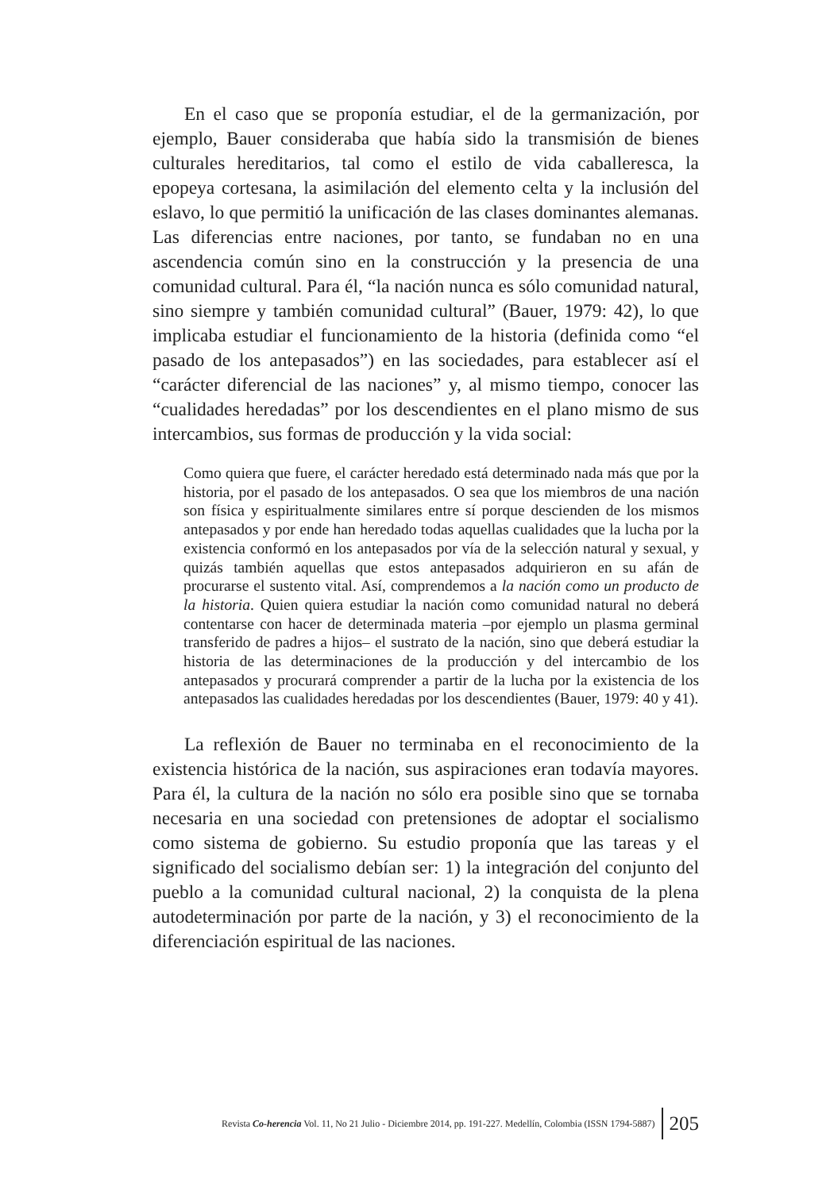En el caso que se proponía estudiar, el de la germanización, por ejemplo, Bauer consideraba que había sido la transmisión de bienes culturales hereditarios, tal como el estilo de vida caballeresca, la epopeya cortesana, la asimilación del elemento celta y la inclusión del eslavo, lo que permitió la unificación de las clases dominantes alemanas. Las diferencias entre naciones, por tanto, se fundaban no en una ascendencia común sino en la construcción y la presencia de una comunidad cultural. Para él, “la nación nunca es sólo comunidad natural, sino siempre y también comunidad cultural” (Bauer, 1979: 42), lo que implicaba estudiar el funcionamiento de la historia (definida como “el pasado de los antepasados”) en las sociedades, para establecer así el “carácter diferencial de las naciones” y, al mismo tiempo, conocer las “cualidades heredadas” por los descendientes en el plano mismo de sus intercambios, sus formas de producción y la vida social:
Como quiera que fuere, el carácter heredado está determinado nada más que por la historia, por el pasado de los antepasados. O sea que los miembros de una nación son física y espiritualmente similares entre sí porque descienden de los mismos antepasados y por ende han heredado todas aquellas cualidades que la lucha por la existencia conformó en los antepasados por vía de la selección natural y sexual, y quizás también aquellas que estos antepasados adquirieron en su afán de procurarse el sustento vital. Así, comprendemos a la nación como un producto de la historia. Quien quiera estudiar la nación como comunidad natural no deberá contentarse con hacer de determinada materia –por ejemplo un plasma germinal transferido de padres a hijos– el sustrato de la nación, sino que deberá estudiar la historia de las determinaciones de la producción y del intercambio de los antepasados y procurará comprender a partir de la lucha por la existencia de los antepasados las cualidades heredadas por los descendientes (Bauer, 1979: 40 y 41).
La reflexión de Bauer no terminaba en el reconocimiento de la existencia histórica de la nación, sus aspiraciones eran todavía mayores. Para él, la cultura de la nación no sólo era posible sino que se tornaba necesaria en una sociedad con pretensiones de adoptar el socialismo como sistema de gobierno. Su estudio proponía que las tareas y el significado del socialismo debían ser: 1) la integración del conjunto del pueblo a la comunidad cultural nacional, 2) la conquista de la plena autodeterminación por parte de la nación, y 3) el reconocimiento de la diferenciación espiritual de las naciones.
Revista Co-herencia Vol. 11, No 21 Julio - Diciembre 2014, pp. 191-227. Medellín, Colombia (ISSN 1794-5887) 205